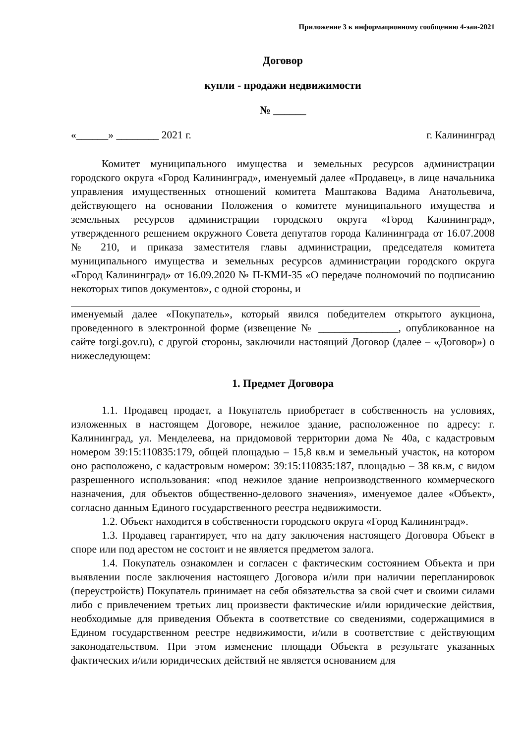Приложение 3 к информационному сообщению 4-эаи-2021
Договор
купли - продажи недвижимости
№ ______
«______» ________ 2021 г. г. Калининград
Комитет муниципального имущества и земельных ресурсов администрации городского округа «Город Калининград», именуемый далее «Продавец», в лице начальника управления имущественных отношений комитета Маштакова Вадима Анатольевича, действующего на основании Положения о комитете муниципального имущества и земельных ресурсов администрации городского округа «Город Калининград», утвержденного решением окружного Совета депутатов города Калининграда от 16.07.2008 № 210, и приказа заместителя главы администрации, председателя комитета муниципального имущества и земельных ресурсов администрации городского округа «Город Калининград» от 16.09.2020 № П-КМИ-35 «О передаче полномочий по подписанию некоторых типов документов», с одной стороны, и
именуемый далее «Покупатель», который явился победителем открытого аукциона, проведенного в электронной форме (извещение № _______________, опубликованное на сайте torgi.gov.ru), с другой стороны, заключили настоящий Договор (далее – «Договор») о нижеследующем:
1. Предмет Договора
1.1. Продавец продает, а Покупатель приобретает в собственность на условиях, изложенных в настоящем Договоре, нежилое здание, расположенное по адресу: г. Калининград, ул. Менделеева, на придомовой территории дома № 40а, с кадастровым номером 39:15:110835:179, общей площадью – 15,8 кв.м и земельный участок, на котором оно расположено, с кадастровым номером: 39:15:110835:187, площадью – 38 кв.м, с видом разрешенного использования: «под нежилое здание непроизводственного коммерческого назначения, для объектов общественно-делового значения», именуемое далее «Объект», согласно данным Единого государственного реестра недвижимости.
1.2. Объект находится в собственности городского округа «Город Калининград».
1.3. Продавец гарантирует, что на дату заключения настоящего Договора Объект в споре или под арестом не состоит и не является предметом залога.
1.4. Покупатель ознакомлен и согласен с фактическим состоянием Объекта и при выявлении после заключения настоящего Договора и/или при наличии перепланировок (переустройств) Покупатель принимает на себя обязательства за свой счет и своими силами либо с привлечением третьих лиц произвести фактические и/или юридические действия, необходимые для приведения Объекта в соответствие со сведениями, содержащимися в Едином государственном реестре недвижимости, и/или в соответствие с действующим законодательством. При этом изменение площади Объекта в результате указанных фактических и/или юридических действий не является основанием для